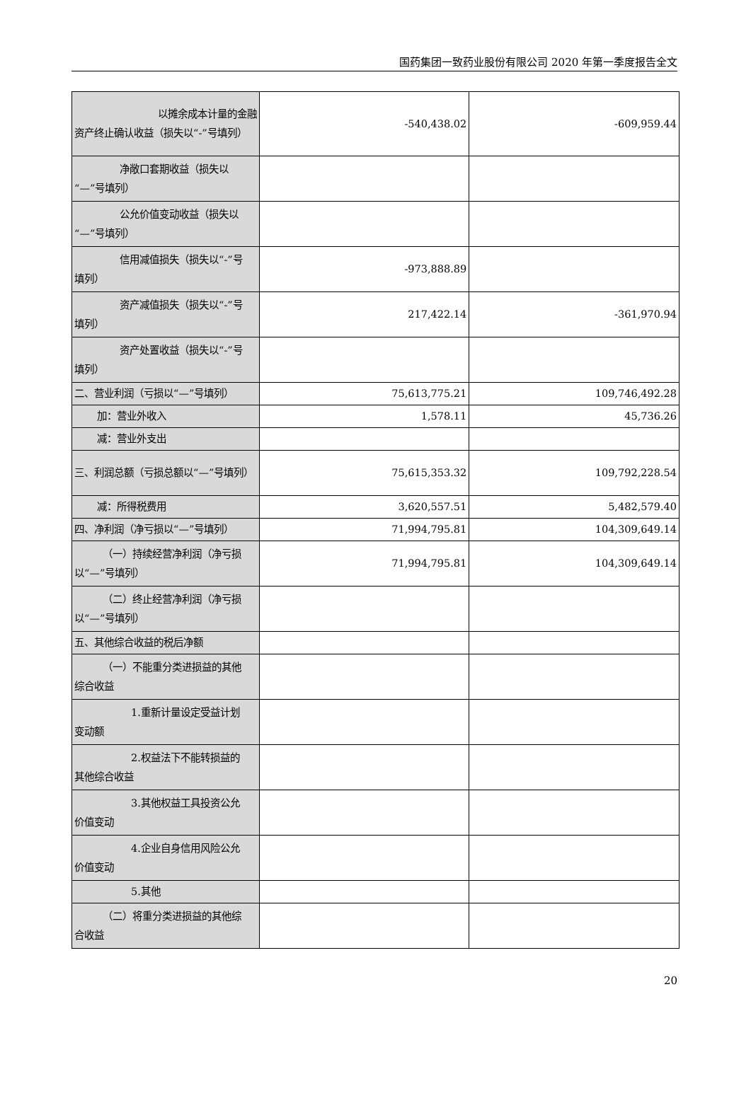国药集团一致药业股份有限公司 2020 年第一季度报告全文
| 以摊余成本计量的金融 资产终止确认收益（损失以“-”号填列） | -540,438.02 | -609,959.44 |
| 净敞口套期收益（损失以 “—”号填列） | | |
| 公允价值变动收益（损失以 “—”号填列） | | |
| 信用减值损失（损失以“-”号 填列） | -973,888.89 | |
| 资产减值损失（损失以“-”号 填列） | 217,422.14 | -361,970.94 |
| 资产处置收益（损失以“-”号 填列） | | |
| 二、营业利润（亏损以“—”号填列） | 75,613,775.21 | 109,746,492.28 |
| 加：营业外收入 | 1,578.11 | 45,736.26 |
| 减：营业外支出 | | |
| 三、利润总额（亏损总额以“—”号填列） | 75,615,353.32 | 109,792,228.54 |
| 减：所得税费用 | 3,620,557.51 | 5,482,579.40 |
| 四、净利润（净亏损以“—”号填列） | 71,994,795.81 | 104,309,649.14 |
| （一）持续经营净利润（净亏损 以“—”号填列） | 71,994,795.81 | 104,309,649.14 |
| （二）终止经营净利润（净亏损 以“—”号填列） | | |
| 五、其他综合收益的税后净额 | | |
| （一）不能重分类进损益的其他 综合收益 | | |
| 1.重新计量设定受益计划 变动额 | | |
| 2.权益法下不能转损益的 其他综合收益 | | |
| 3.其他权益工具投资公允 价值变动 | | |
| 4.企业自身信用风险公允 价值变动 | | |
| 5.其他 | | |
| （二）将重分类进损益的其他综 合收益 | | |
20